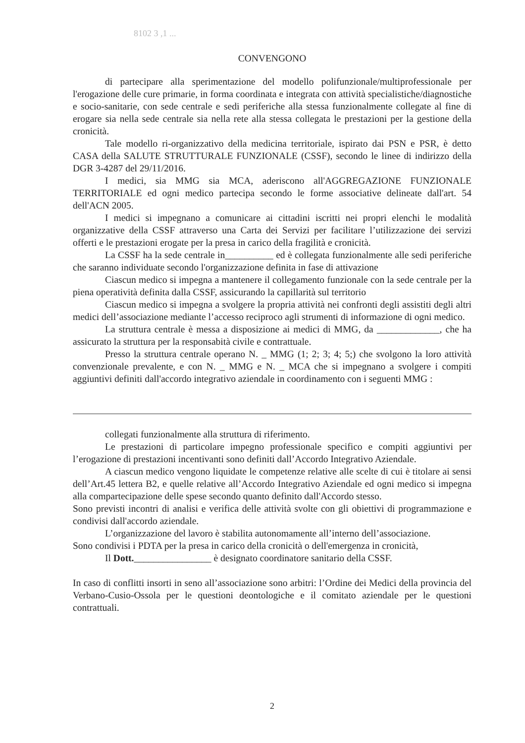8102 3 ,1 ...
CONVENGONO
di partecipare alla sperimentazione del modello polifunzionale/multiprofessionale per l'erogazione delle cure primarie, in forma coordinata e integrata con attività specialistiche/diagnostiche e socio-sanitarie, con sede centrale e sedi periferiche alla stessa funzionalmente collegate al fine di erogare sia nella sede centrale sia nella rete alla stessa collegata le prestazioni per la gestione della cronicità.
Tale modello ri-organizzativo della medicina territoriale, ispirato dai PSN e PSR, è detto CASA della SALUTE STRUTTURALE FUNZIONALE (CSSF), secondo le linee di indirizzo della DGR 3-4287 del 29/11/2016.
I medici, sia MMG sia MCA, aderiscono all'AGGREGAZIONE FUNZIONALE TERRITORIALE ed ogni medico partecipa secondo le forme associative delineate dall'art. 54 dell'ACN 2005.
I medici si impegnano a comunicare ai cittadini iscritti nei propri elenchi le modalità organizzative della CSSF attraverso una Carta dei Servizi per facilitare l’utilizzazione dei servizi offerti e le prestazioni erogate per la presa in carico della fragilità e cronicità.
La CSSF ha la sede centrale in__________ ed è collegata funzionalmente alle sedi periferiche che saranno individuate secondo l'organizzazione definita in fase di attivazione
Ciascun medico si impegna a mantenere il collegamento funzionale con la sede centrale per la piena operatività definita dalla CSSF, assicurando la capillarità sul territorio
Ciascun medico si impegna a svolgere la propria attività nei confronti degli assistiti degli altri medici dell’associazione mediante l’accesso reciproco agli strumenti di informazione di ogni medico.
La struttura centrale è messa a disposizione ai medici di MMG, da _____________, che ha assicurato la struttura per la responsabità civile e contrattuale.
Presso la struttura centrale operano N. _ MMG (1; 2; 3; 4; 5;) che svolgono la loro attività convenzionale prevalente, e con N. _ MMG e N. _ MCA che si impegnano a svolgere i compiti aggiuntivi definiti dall'accordo integrativo aziendale in coordinamento con i seguenti MMG :
collegati funzionalmente alla struttura di riferimento.
Le prestazioni di particolare impegno professionale specifico e compiti aggiuntivi per l’erogazione di prestazioni incentivanti sono definiti dall’Accordo Integrativo Aziendale.
A ciascun medico vengono liquidate le competenze relative alle scelte di cui è titolare ai sensi dell’Art.45 lettera B2, e quelle relative all’Accordo Integrativo Aziendale ed ogni medico si impegna alla compartecipazione delle spese secondo quanto definito dall'Accordo stesso.
Sono previsti incontri di analisi e verifica delle attività svolte con gli obiettivi di programmazione e condivisi dall'accordo aziendale.
L’organizzazione del lavoro è stabilita autonomamente all’interno dell’associazione.
Sono condivisi i PDTA per la presa in carico della cronicità o dell'emergenza in cronicità,
Il Dott.________________ è designato coordinatore sanitario della CSSF.
In caso di conflitti insorti in seno all’associazione sono arbitri: l’Ordine dei Medici della provincia del Verbano-Cusio-Ossola per le questioni deontologiche e il comitato aziendale per le questioni contrattuali.
2